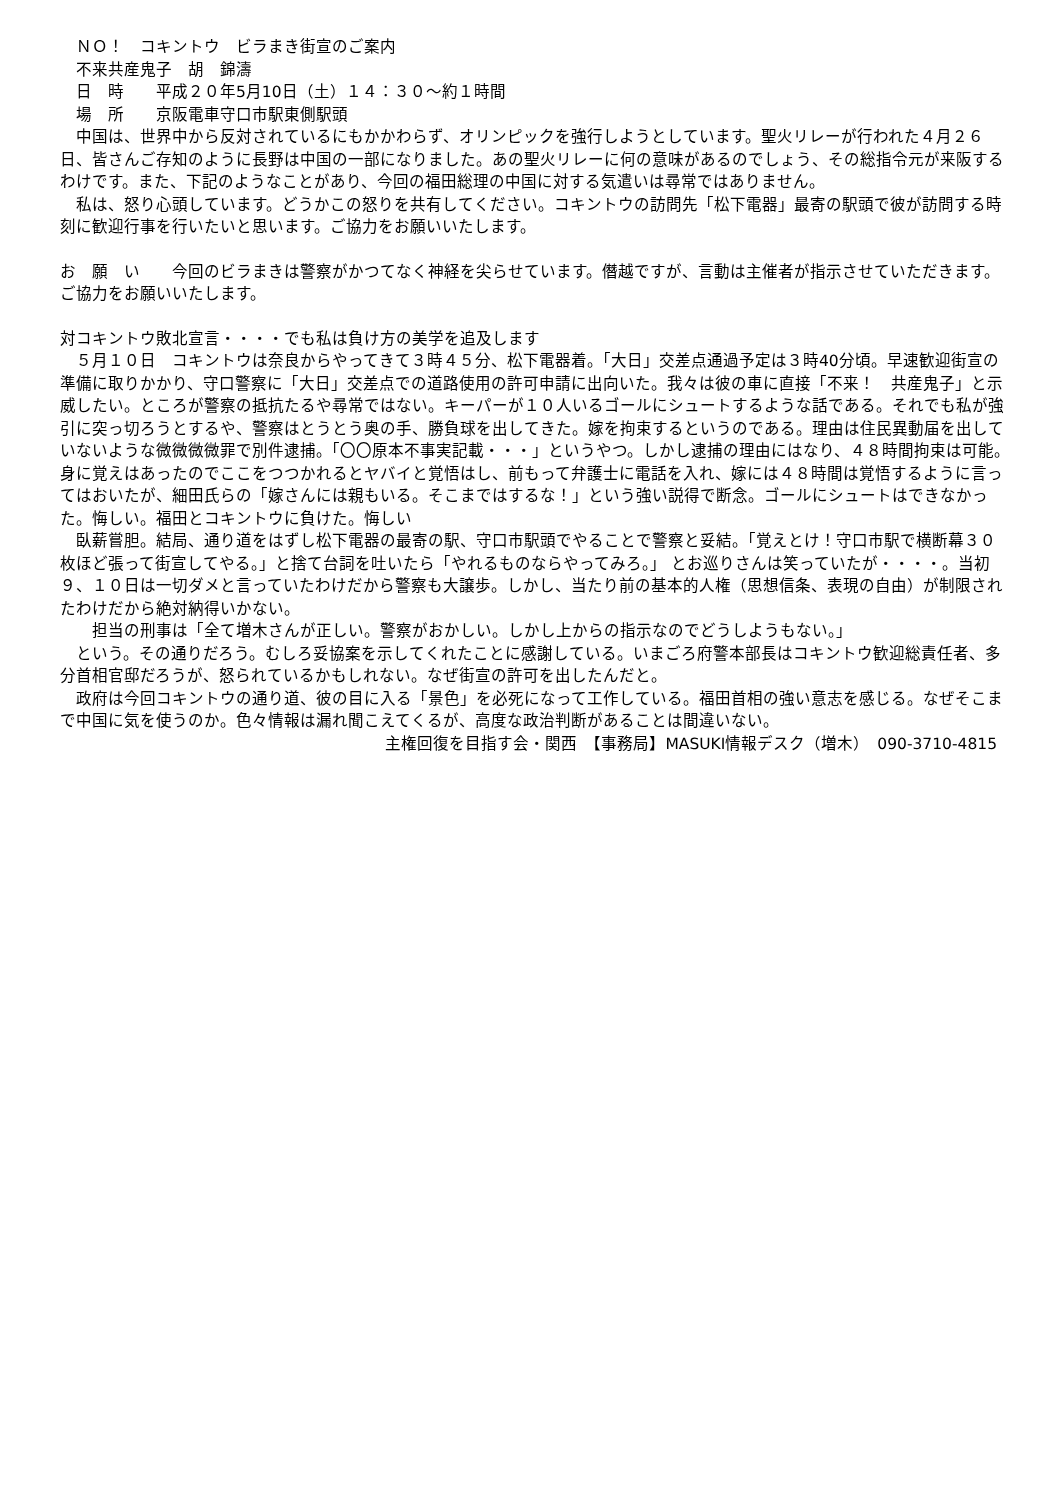ＮＯ！　コキントウ　ビラまき街宣のご案内
　不来共産鬼子　胡　錦濤
　日　時　　平成２０年5月10日（土）１４：３０～約１時間
　場　所　　京阪電車守口市駅東側駅頭
　中国は、世界中から反対されているにもかかわらず、オリンピックを強行しようとしています。聖火リレーが行われた４月２６日、皆さんご存知のように長野は中国の一部になりました。あの聖火リレーに何の意味があるのでしょう、その総指令元が来阪するわけです。また、下記のようなことがあり、今回の福田総理の中国に対する気遣いは尋常ではありません。
　私は、怒り心頭しています。どうかこの怒りを共有してください。コキントウの訪問先「松下電器」最寄の駅頭で彼が訪問する時刻に歓迎行事を行いたいと思います。ご協力をお願いいたします。
お　願　い　　今回のビラまきは警察がかつてなく神経を尖らせています。僭越ですが、言動は主催者が指示させていただきます。ご協力をお願いいたします。
対コキントウ敗北宣言・・・・でも私は負け方の美学を追及します
　５月１０日　コキントウは奈良からやってきて３時４５分、松下電器着。「大日」交差点通過予定は３時40分頃。早速歓迎街宣の準備に取りかかり、守口警察に「大日」交差点での道路使用の許可申請に出向いた。我々は彼の車に直接「不来！　共産鬼子」と示威したい。ところが警察の抵抗たるや尋常ではない。キーパーが１０人いるゴールにシュートするような話である。それでも私が強引に突っ切ろうとするや、警察はとうとう奥の手、勝負球を出してきた。嫁を拘束するというのである。理由は住民異動届を出していないような微微微微罪で別件逮捕。「〇〇原本不事実記載・・・」というやつ。しかし逮捕の理由にはなり、４８時間拘束は可能。身に覚えはあったのでここをつつかれるとヤバイと覚悟はし、前もって弁護士に電話を入れ、嫁には４８時間は覚悟するように言ってはおいたが、細田氏らの「嫁さんには親もいる。そこまではするな！」という強い説得で断念。ゴールにシュートはできなかった。悔しい。福田とコキントウに負けた。悔しい
　臥薪嘗胆。結局、通り道をはずし松下電器の最寄の駅、守口市駅頭でやることで警察と妥結。「覚えとけ！守口市駅で横断幕３０枚ほど張って街宣してやる。」と捨て台詞を吐いたら「やれるものならやってみろ。」 とお巡りさんは笑っていたが・・・・。当初９、１０日は一切ダメと言っていたわけだから警察も大譲歩。しかし、当たり前の基本的人権（思想信条、表現の自由）が制限されたわけだから絶対納得いかない。
　　担当の刑事は「全て増木さんが正しい。警察がおかしい。しかし上からの指示なのでどうしようもない。」
　という。その通りだろう。むしろ妥協案を示してくれたことに感謝している。いまごろ府警本部長はコキントウ歓迎総責任者、多分首相官邸だろうが、怒られているかもしれない。なぜ街宣の許可を出したんだと。
　政府は今回コキントウの通り道、彼の目に入る「景色」を必死になって工作している。福田首相の強い意志を感じる。なぜそこまで中国に気を使うのか。色々情報は漏れ聞こえてくるが、高度な政治判断があることは間違いない。
主権回復を目指す会・関西　【事務局】MASUKI情報デスク（増木）　090-3710-4815